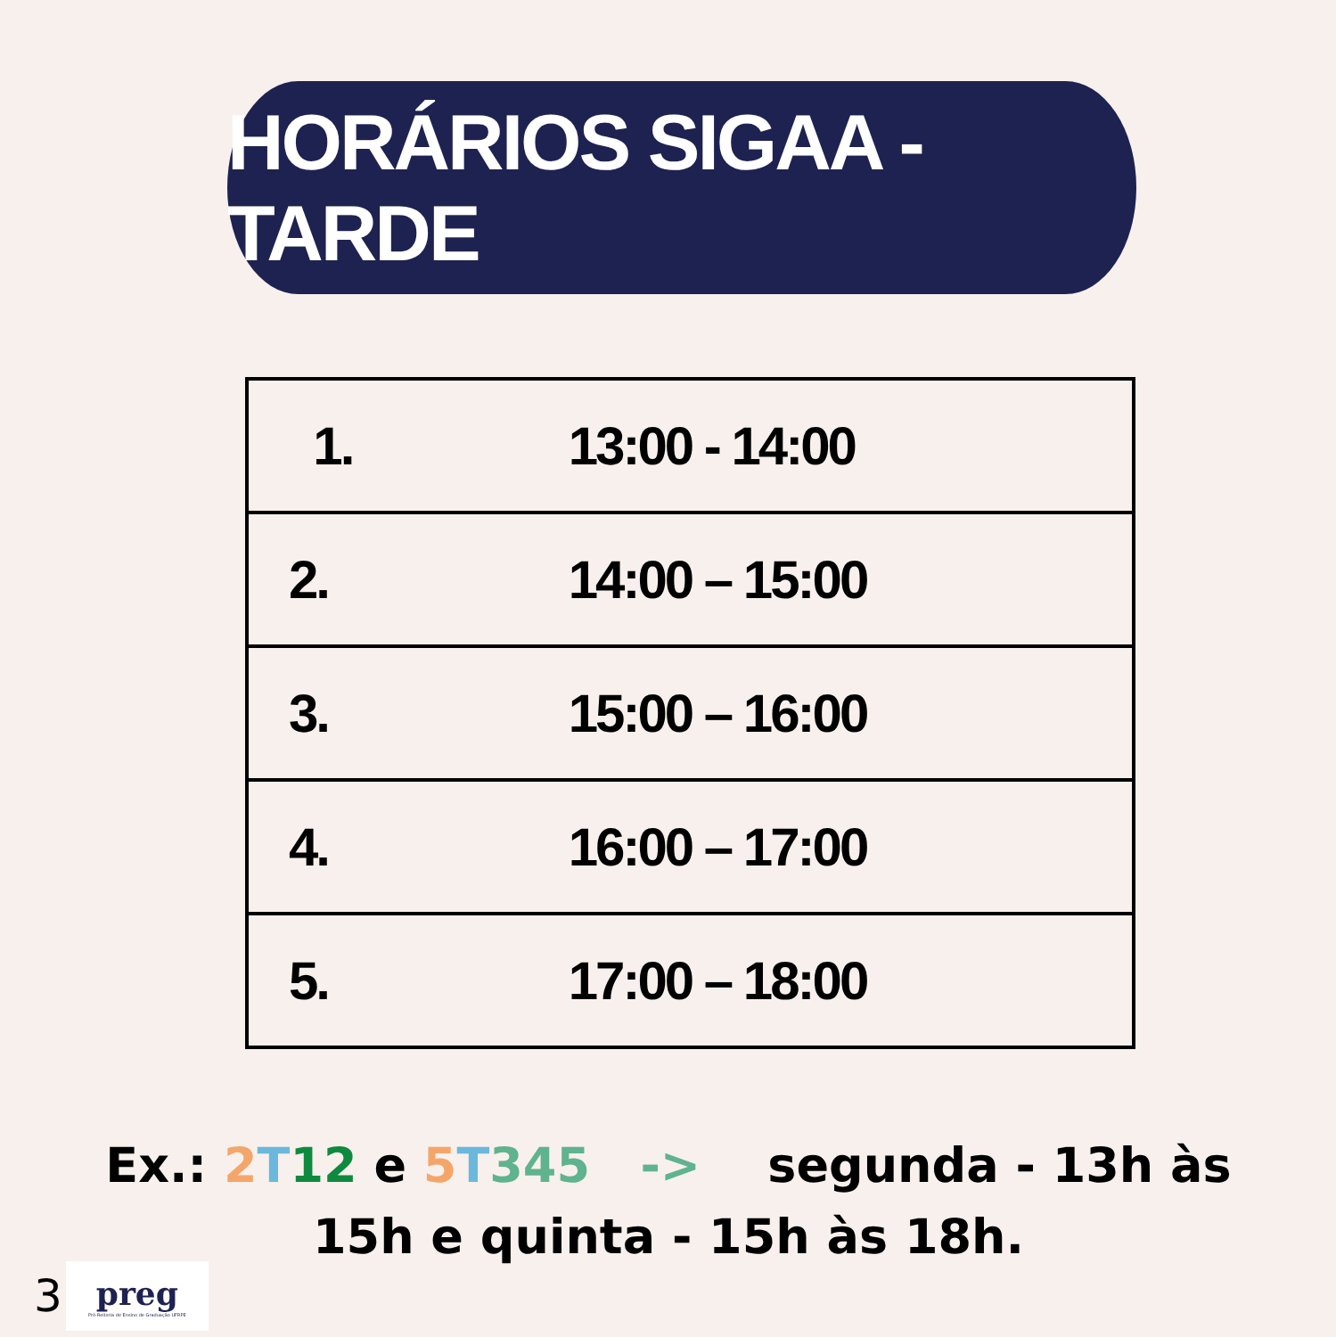HORÁRIOS SIGAA - TARDE
| 1. 13:00 - 14:00 |
| 2. 14:00 – 15:00 |
| 3. 15:00 – 16:00 |
| 4. 16:00 – 17:00 |
| 5. 17:00 – 18:00 |
Ex.: 2 T 12 e 5 T 345 -> segunda - 13h às 15h e quinta - 15h às 18h.
3
preg
Pró-Reitoria de Ensino de Graduação UFRPE